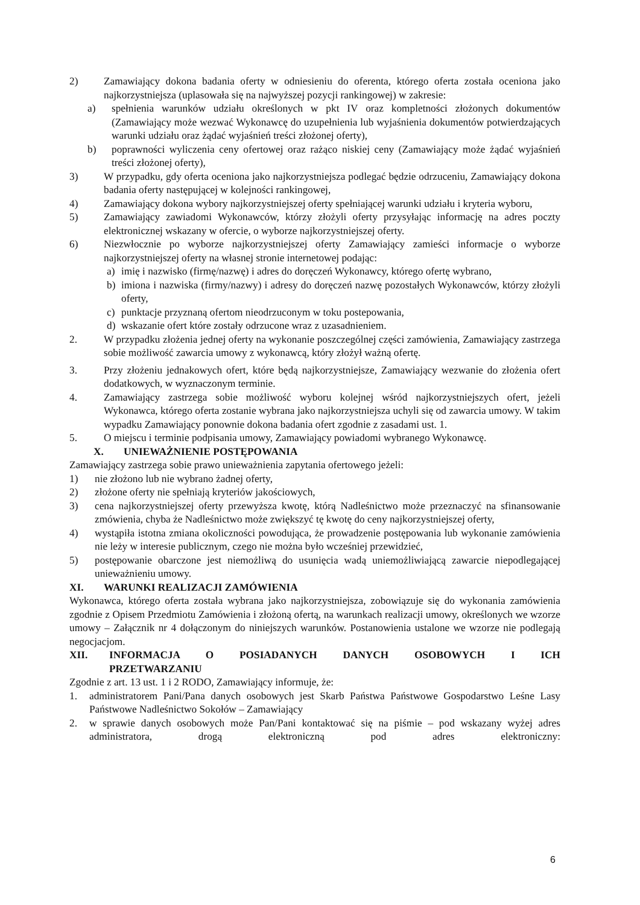2) Zamawiający dokona badania oferty w odniesieniu do oferenta, którego oferta została oceniona jako najkorzystniejsza (uplasowała się na najwyższej pozycji rankingowej) w zakresie:
a) spełnienia warunków udziału określonych w pkt IV oraz kompletności złożonych dokumentów (Zamawiający może wezwać Wykonawcę do uzupełnienia lub wyjaśnienia dokumentów potwierdzających warunki udziału oraz żądać wyjaśnień treści złożonej oferty),
b) poprawności wyliczenia ceny ofertowej oraz rażąco niskiej ceny (Zamawiający może żądać wyjaśnień treści złożonej oferty),
3) W przypadku, gdy oferta oceniona jako najkorzystniejsza podlegać będzie odrzuceniu, Zamawiający dokona badania oferty następującej w kolejności rankingowej,
4) Zamawiający dokona wybory najkorzystniejszej oferty spełniającej warunki udziału i kryteria wyboru,
5) Zamawiający zawiadomi Wykonawców, którzy złożyli oferty przysyłając informację na adres poczty elektronicznej wskazany w ofercie, o wyborze najkorzystniejszej oferty.
6) Niezwłocznie po wyborze najkorzystniejszej oferty Zamawiający zamieści informacje o wyborze najkorzystniejszej oferty na własnej stronie internetowej podając:
a) imię i nazwisko (firmę/nazwę) i adres do doręczeń Wykonawcy, którego ofertę wybrano,
b) imiona i nazwiska (firmy/nazwy) i adresy do doręczeń nazwę pozostałych Wykonawców, którzy złożyli oferty,
c) punktacje przyznaną ofertom nieodrzuconym w toku postepowania,
d) wskazanie ofert które zostały odrzucone wraz z uzasadnieniem.
2. W przypadku złożenia jednej oferty na wykonanie poszczególnej części zamówienia, Zamawiający zastrzega sobie możliwość zawarcia umowy z wykonawcą, który złożył ważną ofertę.
3. Przy złożeniu jednakowych ofert, które będą najkorzystniejsze, Zamawiający wezwanie do złożenia ofert dodatkowych, w wyznaczonym terminie.
4. Zamawiający zastrzega sobie możliwość wyboru kolejnej wśród najkorzystniejszych ofert, jeżeli Wykonawca, którego oferta zostanie wybrana jako najkorzystniejsza uchyli się od zawarcia umowy. W takim wypadku Zamawiający ponownie dokona badania ofert zgodnie z zasadami ust. 1.
5. O miejscu i terminie podpisania umowy, Zamawiający powiadomi wybranego Wykonawcę.
X. UNIEWAŻNIENIE POSTĘPOWANIA
Zamawiający zastrzega sobie prawo unieważnienia zapytania ofertowego jeżeli:
1) nie złożono lub nie wybrano żadnej oferty,
2) złożone oferty nie spełniają kryteriów jakościowych,
3) cena najkorzystniejszej oferty przewyższa kwotę, którą Nadleśnictwo może przeznaczyć na sfinansowanie zmówienia, chyba że Nadleśnictwo może zwiększyć tę kwotę do ceny najkorzystniejszej oferty,
4) wystąpiła istotna zmiana okoliczności powodująca, że prowadzenie postępowania lub wykonanie zamówienia nie leży w interesie publicznym, czego nie można było wcześniej przewidzieć,
5) postępowanie obarczone jest niemożliwą do usunięcia wadą uniemożliwiającą zawarcie niepodlegającej unieważnieniu umowy.
XI. WARUNKI REALIZACJI ZAMÓWIENIA
Wykonawca, którego oferta została wybrana jako najkorzystniejsza, zobowiązuje się do wykonania zamówienia zgodnie z Opisem Przedmiotu Zamówienia i złożoną ofertą, na warunkach realizacji umowy, określonych we wzorze umowy – Załącznik nr 4 dołączonym do niniejszych warunków. Postanowienia ustalone we wzorze nie podlegają negocjacjom.
XII. INFORMACJA O POSIADANYCH DANYCH OSOBOWYCH I ICH PRZETWARZANIU
Zgodnie z art. 13 ust. 1 i 2 RODO, Zamawiający informuje, że:
1. administratorem Pani/Pana danych osobowych jest Skarb Państwa Państwowe Gospodarstwo Leśne Lasy Państwowe Nadleśnictwo Sokołów – Zamawiający
2. w sprawie danych osobowych może Pan/Pani kontaktować się na piśmie – pod wskazany wyżej adres administratora, drogą elektroniczną pod adres elektroniczny:
6